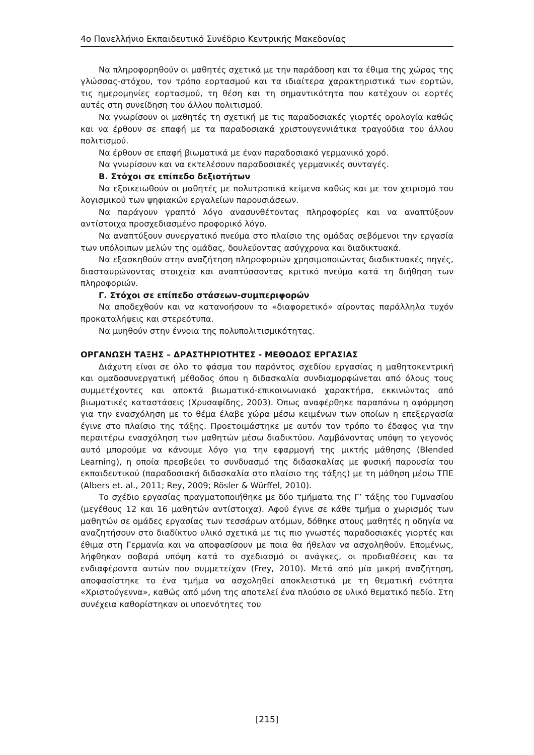4ο Πανελλήνιο Εκπαιδευτικό Συνέδριο Κεντρικής Μακεδονίας
Να πληροφορηθούν οι μαθητές σχετικά με την παράδοση και τα έθιμα της χώρας της γλώσσας-στόχου, τον τρόπο εορτασμού και τα ιδιαίτερα χαρακτηριστικά των εορτών, τις ημερομηνίες εορτασμού, τη θέση και τη σημαντικότητα που κατέχουν οι εορτές αυτές στη συνείδηση του άλλου πολιτισμού.
Να γνωρίσουν οι μαθητές τη σχετική με τις παραδοσιακές γιορτές ορολογία καθώς και να έρθουν σε επαφή με τα παραδοσιακά χριστουγεννιάτικα τραγούδια του άλλου πολιτισμού.
Να έρθουν σε επαφή βιωματικά με έναν παραδοσιακό γερμανικό χορό.
Να γνωρίσουν και να εκτελέσουν παραδοσιακές γερμανικές συνταγές.
Β. Στόχοι σε επίπεδο δεξιοτήτων
Να εξοικειωθούν οι μαθητές με πολυτροπικά κείμενα καθώς και με τον χειρισμό του λογισμικού των ψηφιακών εργαλείων παρουσιάσεων.
Να παράγουν γραπτό λόγο ανασυνθέτοντας πληροφορίες και να αναπτύξουν αντίστοιχα προσχεδιασμένο προφορικό λόγο.
Να αναπτύξουν συνεργατικό πνεύμα στο πλαίσιο της ομάδας σεβόμενοι την εργασία των υπόλοιπων μελών της ομάδας, δουλεύοντας ασύγχρονα και διαδικτυακά.
Να εξασκηθούν στην αναζήτηση πληροφοριών χρησιμοποιώντας διαδικτυακές πηγές, διασταυρώνοντας στοιχεία και αναπτύσσοντας κριτικό πνεύμα κατά τη διήθηση των πληροφοριών.
Γ. Στόχοι σε επίπεδο στάσεων-συμπεριφορών
Να αποδεχθούν και να κατανοήσουν το «διαφορετικό» αίροντας παράλληλα τυχόν προκαταλήψεις και στερεότυπα.
Να μυηθούν στην έννοια της πολυπολιτισμικότητας.
ΟΡΓΑΝΩΣΗ ΤΑΞΗΣ – ΔΡΑΣΤΗΡΙΟΤΗΤΕΣ - ΜΕΘΟΔΟΣ ΕΡΓΑΣΙΑΣ
Διάχυτη είναι σε όλο το φάσμα του παρόντος σχεδίου εργασίας η μαθητοκεντρική και ομαδοσυνεργατική μέθοδος όπου η διδασκαλία συνδιαμορφώνεται από όλους τους συμμετέχοντες και αποκτά βιωματικό-επικοινωνιακό χαρακτήρα, εκκινώντας από βιωματικές καταστάσεις (Χρυσαφίδης, 2003). Όπως αναφέρθηκε παραπάνω η αφόρμηση για την ενασχόληση με το θέμα έλαβε χώρα μέσω κειμένων των οποίων η επεξεργασία έγινε στο πλαίσιο της τάξης. Προετοιμάστηκε με αυτόν τον τρόπο το έδαφος για την περαιτέρω ενασχόληση των μαθητών μέσω διαδικτύου. Λαμβάνοντας υπόψη το γεγονός αυτό μπορούμε να κάνουμε λόγο για την εφαρμογή της μικτής μάθησης (Blended Learning), η οποία πρεσβεύει το συνδυασμό της διδασκαλίας με φυσική παρουσία του εκπαιδευτικού (παραδοσιακή διδασκαλία στο πλαίσιο της τάξης) με τη μάθηση μέσω ΤΠΕ (Albers et. al., 2011; Rey, 2009; Rösler & Würffel, 2010).
Το σχέδιο εργασίας πραγματοποιήθηκε με δύο τμήματα της Γ’ τάξης του Γυμνασίου (μεγέθους 12 και 16 μαθητών αντίστοιχα). Αφού έγινε σε κάθε τμήμα ο χωρισμός των μαθητών σε ομάδες εργασίας των τεσσάρων ατόμων, δόθηκε στους μαθητές η οδηγία να αναζητήσουν στο διαδίκτυο υλικό σχετικά με τις πιο γνωστές παραδοσιακές γιορτές και έθιμα στη Γερμανία και να αποφασίσουν με ποια θα ήθελαν να ασχοληθούν. Επομένως, λήφθηκαν σοβαρά υπόψη κατά το σχεδιασμό οι ανάγκες, οι προδιαθέσεις και τα ενδιαφέροντα αυτών που συμμετείχαν (Frey, 2010). Μετά από μία μικρή αναζήτηση, αποφασίστηκε το ένα τμήμα να ασχοληθεί αποκλειστικά με τη θεματική ενότητα «Χριστούγεννα», καθώς από μόνη της αποτελεί ένα πλούσιο σε υλικό θεματικό πεδίο. Στη συνέχεια καθορίστηκαν οι υποενότητες του
[215]